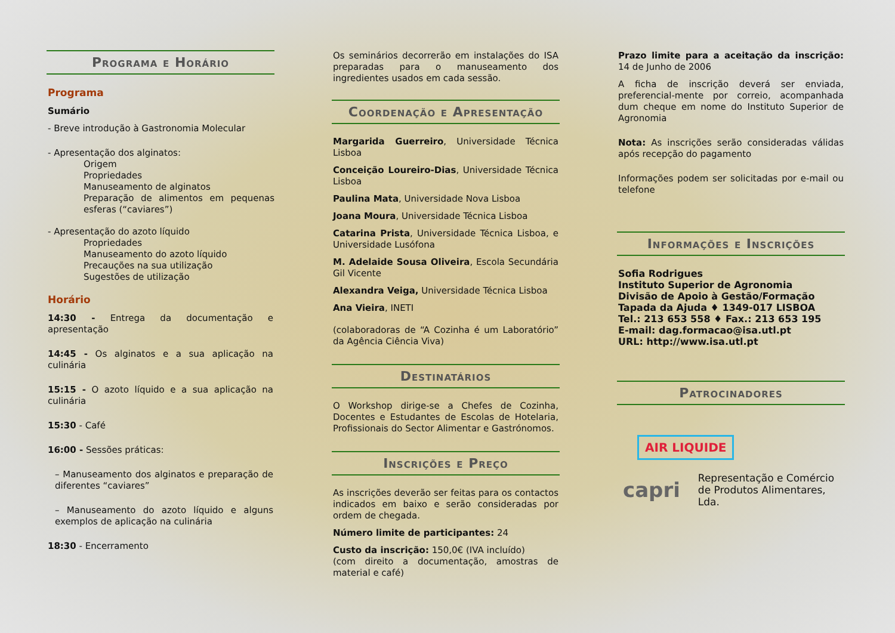Programa e Horário
Programa
Sumário
- Breve introdução à Gastronomia Molecular
- Apresentação dos alginatos:
Origem
Propriedades
Manuseamento de alginatos
Preparação de alimentos em pequenas esferas (“caviares”)
- Apresentação do azoto líquido
Propriedades
Manuseamento do azoto líquido
Precauções na sua utilização
Sugestões de utilização
Horário
14:30 - Entrega da documentação e apresentação
14:45 - Os alginatos e a sua aplicação na culinária
15:15 - O azoto líquido e a sua aplicação na culinária
15:30 - Café
16:00 - Sessões práticas:
– Manuseamento dos alginatos e preparação de diferentes “caviares”
– Manuseamento do azoto líquido e alguns exemplos de aplicação na culinária
18:30 - Encerramento
Os seminários decorrerão em instalações do ISA preparadas para o manuseamento dos ingredientes usados em cada sessão.
Coordenação e Apresentação
Margarida Guerreiro, Universidade Técnica Lisboa
Conceição Loureiro-Dias, Universidade Técnica Lisboa
Paulina Mata, Universidade Nova Lisboa
Joana Moura, Universidade Técnica Lisboa
Catarina Prista, Universidade Técnica Lisboa, e Universidade Lusófona
M. Adelaide Sousa Oliveira, Escola Secundária Gil Vicente
Alexandra Veiga, Universidade Técnica Lisboa
Ana Vieira, INETI
(colaboradoras de “A Cozinha é um Laboratório” da Agência Ciência Viva)
Destinatários
O Workshop dirige-se a Chefes de Cozinha, Docentes e Estudantes de Escolas de Hotelaria, Profissionais do Sector Alimentar e Gastrónomos.
Inscrições e Preço
As inscrições deverão ser feitas para os contactos indicados em baixo e serão consideradas por ordem de chegada.
Número limite de participantes: 24
Custo da inscrição: 150,0€ (IVA incluído)
(com direito a documentação, amostras de material e café)
Prazo limite para a aceitação da inscrição: 14 de Junho de 2006
A ficha de inscrição deverá ser enviada, preferencial-mente por correio, acompanhada dum cheque em nome do Instituto Superior de Agronomia
Nota: As inscrições serão consideradas válidas após recepção do pagamento
Informações podem ser solicitadas por e-mail ou telefone
Informações e Inscrições
Sofia Rodrigues
Instituto Superior de Agronomia
Divisão de Apoio à Gestão/Formação
Tapada da Ajuda ♦ 1349-017 LISBOA
Tel.: 213 653 558 ♦ Fax.: 213 653 195
E-mail: dag.formacao@isa.utl.pt
URL: http://www.isa.utl.pt
Patrocinadores
AIR LIQUIDE
capri Representação e Comércio de Produtos Alimentares, Lda.